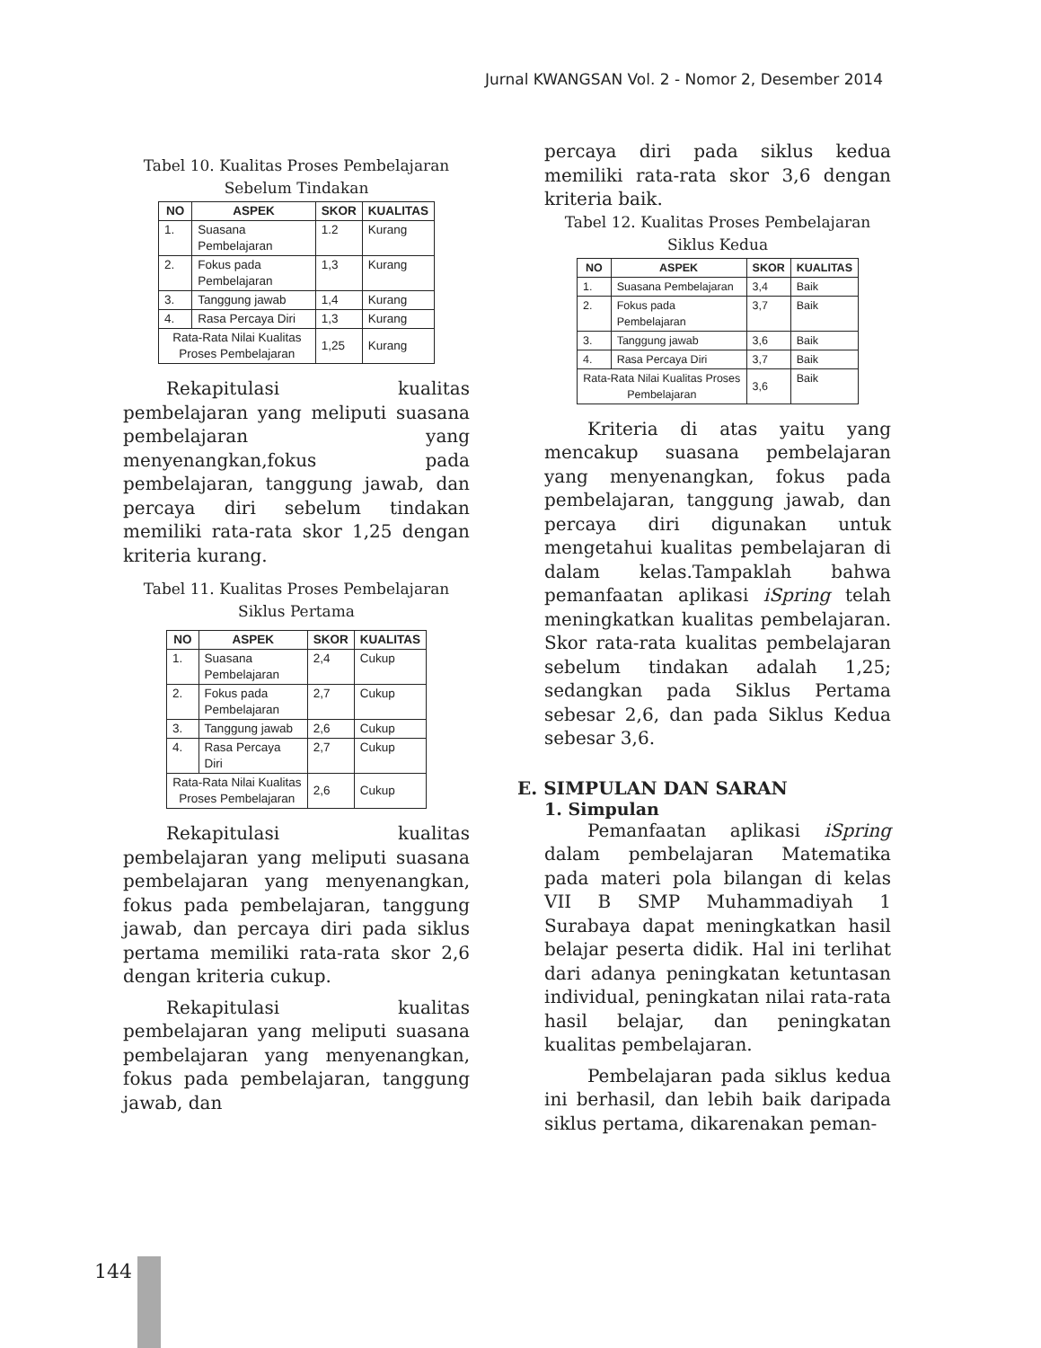Jurnal KWANGSAN Vol. 2 - Nomor 2, Desember 2014
Tabel 10. Kualitas Proses Pembelajaran
Sebelum Tindakan
| NO | ASPEK | SKOR | KUALITAS |
| --- | --- | --- | --- |
| 1. | Suasana Pembelajaran | 1.2 | Kurang |
| 2. | Fokus pada Pembelajaran | 1,3 | Kurang |
| 3. | Tanggung jawab | 1,4 | Kurang |
| 4. | Rasa Percaya Diri | 1,3 | Kurang |
| Rata-Rata Nilai Kualitas Proses Pembelajaran | | 1,25 | Kurang |
Rekapitulasi kualitas pembelajaran yang meliputi suasana pembelajaran yang menyenangkan,fokus pada pembelajaran, tanggung jawab, dan percaya diri sebelum tindakan memiliki rata-rata skor 1,25 dengan kriteria kurang.
Tabel 11. Kualitas Proses Pembelajaran
Siklus Pertama
| NO | ASPEK | SKOR | KUALITAS |
| --- | --- | --- | --- |
| 1. | Suasana Pembelajaran | 2,4 | Cukup |
| 2. | Fokus pada Pembelajaran | 2,7 | Cukup |
| 3. | Tanggung jawab | 2,6 | Cukup |
| 4. | Rasa Percaya Diri | 2,7 | Cukup |
| Rata-Rata Nilai Kualitas Proses Pembelajaran | | 2,6 | Cukup |
Rekapitulasi kualitas pembelajaran yang meliputi suasana pembelajaran yang menyenangkan, fokus pada pembelajaran, tanggung jawab, dan percaya diri pada siklus pertama memiliki rata-rata skor 2,6 dengan kriteria cukup.
Rekapitulasi kualitas pembelajaran yang meliputi suasana pembelajaran yang menyenangkan, fokus pada pembelajaran, tanggung jawab, dan
percaya diri pada siklus kedua memiliki rata-rata skor 3,6 dengan kriteria baik.
Tabel 12. Kualitas Proses Pembelajaran
Siklus Kedua
| NO | ASPEK | SKOR | KUALITAS |
| --- | --- | --- | --- |
| 1. | Suasana Pembelajaran | 3,4 | Baik |
| 2. | Fokus pada Pembelajaran | 3,7 | Baik |
| 3. | Tanggung jawab | 3,6 | Baik |
| 4. | Rasa Percaya Diri | 3,7 | Baik |
| Rata-Rata Nilai Kualitas Proses Pembelajaran | | 3,6 | Baik |
Kriteria di atas yaitu yang mencakup suasana pembelajaran yang menyenangkan, fokus pada pembelajaran, tanggung jawab, dan percaya diri digunakan untuk mengetahui kualitas pembelajaran di dalam kelas.Tampaklah bahwa pemanfaatan aplikasi iSpring telah meningkatkan kualitas pembelajaran. Skor rata-rata kualitas pembelajaran sebelum tindakan adalah 1,25; sedangkan pada Siklus Pertama sebesar 2,6, dan pada Siklus Kedua sebesar 3,6.
E. SIMPULAN DAN SARAN
1. Simpulan
Pemanfaatan aplikasi iSpring dalam pembelajaran Matematika pada materi pola bilangan di kelas VII B SMP Muhammadiyah 1 Surabaya dapat meningkatkan hasil belajar peserta didik. Hal ini terlihat dari adanya peningkatan ketuntasan individual, peningkatan nilai rata-rata hasil belajar, dan peningkatan kualitas pembelajaran.
Pembelajaran pada siklus kedua ini berhasil, dan lebih baik daripada siklus pertama, dikarenakan peman-
144